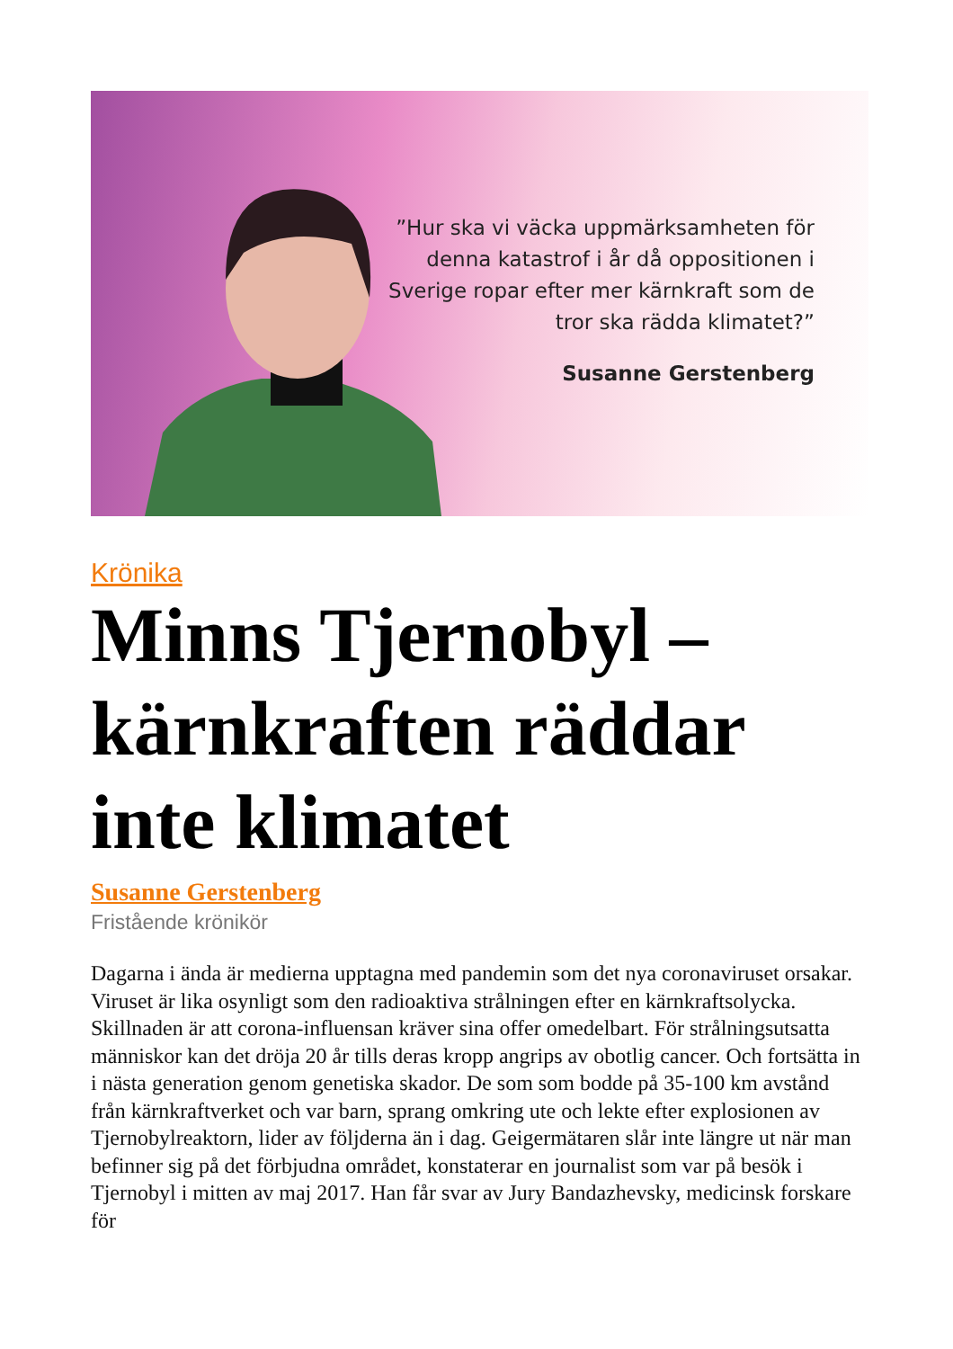”Hur ska vi väcka uppmärksamheten för denna katastrof i år då oppositionen i Sverige ropar efter mer kärnkraft som de tror ska rädda klimatet?”
Susanne Gerstenberg
Krönika
Minns Tjernobyl – kärnkraften räddar inte klimatet
Susanne Gerstenberg
Fristående krönikör
Dagarna i ända är medierna upptagna med pandemin som det nya coronaviruset orsakar. Viruset är lika osynligt som den radioaktiva strålningen efter en kärnkraftsolycka. Skillnaden är att corona-influensan kräver sina offer omedelbart. För strålningsutsatta människor kan det dröja 20 år tills deras kropp angrips av obotlig cancer. Och fortsätta in i nästa generation genom genetiska skador. De som som bodde på 35-100 km avstånd från kärnkraftverket och var barn, sprang omkring ute och lekte efter explosionen av Tjernobylreaktorn, lider av följderna än i dag. Geigermätaren slår inte längre ut när man befinner sig på det förbjudna området, konstaterar en journalist som var på besök i Tjernobyl i mitten av maj 2017. Han får svar av Jury Bandazhevsky, medicinsk forskare för